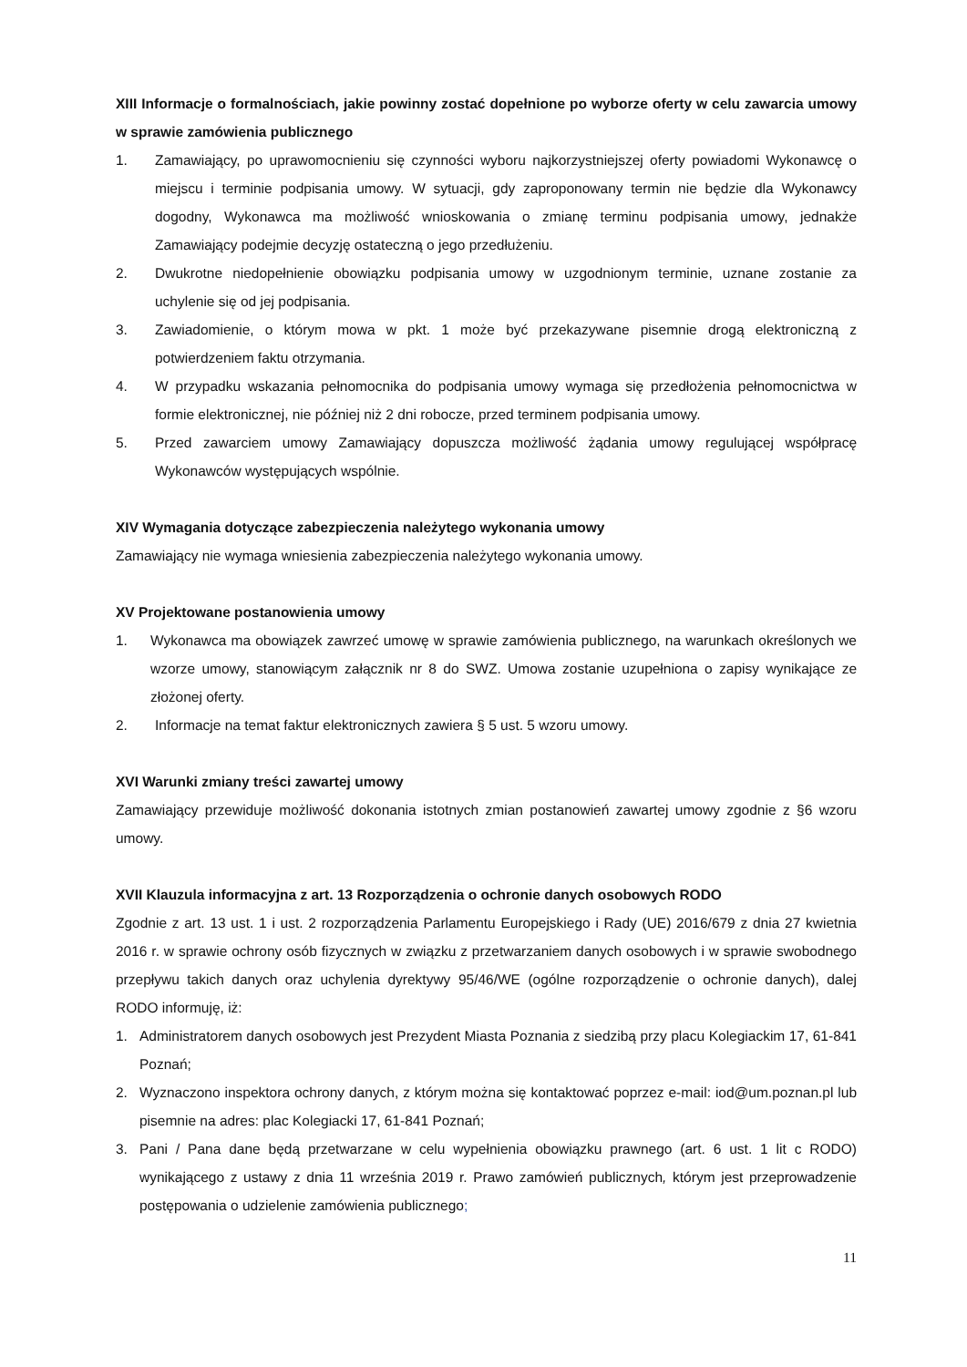XIII Informacje o formalnościach, jakie powinny zostać dopełnione po wyborze oferty w celu zawarcia umowy w sprawie zamówienia publicznego
1. Zamawiający, po uprawomocnieniu się czynności wyboru najkorzystniejszej oferty powiadomi Wykonawcę o miejscu i terminie podpisania umowy. W sytuacji, gdy zaproponowany termin nie będzie dla Wykonawcy dogodny, Wykonawca ma możliwość wnioskowania o zmianę terminu podpisania umowy, jednakże Zamawiający podejmie decyzję ostateczną o jego przedłużeniu.
2. Dwukrotne niedopełnienie obowiązku podpisania umowy w uzgodnionym terminie, uznane zostanie za uchylenie się od jej podpisania.
3. Zawiadomienie, o którym mowa w pkt. 1 może być przekazywane pisemnie drogą elektroniczną z potwierdzeniem faktu otrzymania.
4. W przypadku wskazania pełnomocnika do podpisania umowy wymaga się przedłożenia pełnomocnictwa w formie elektronicznej, nie później niż 2 dni robocze, przed terminem podpisania umowy.
5. Przed zawarciem umowy Zamawiający dopuszcza możliwość żądania umowy regulującej współpracę Wykonawców występujących wspólnie.
XIV Wymagania dotyczące zabezpieczenia należytego wykonania umowy
Zamawiający nie wymaga wniesienia zabezpieczenia należytego wykonania umowy.
XV Projektowane postanowienia umowy
1. Wykonawca ma obowiązek zawrzeć umowę w sprawie zamówienia publicznego, na warunkach określonych we wzorze umowy, stanowiącym załącznik nr 8 do SWZ. Umowa zostanie uzupełniona o zapisy wynikające ze złożonej oferty.
2. Informacje na temat faktur elektronicznych zawiera § 5 ust. 5 wzoru umowy.
XVI Warunki zmiany treści zawartej umowy
Zamawiający przewiduje możliwość dokonania istotnych zmian postanowień zawartej umowy zgodnie z §6 wzoru umowy.
XVII Klauzula informacyjna z art. 13 Rozporządzenia o ochronie danych osobowych RODO
Zgodnie z art. 13 ust. 1 i ust. 2 rozporządzenia Parlamentu Europejskiego i Rady (UE) 2016/679 z dnia 27 kwietnia 2016 r. w sprawie ochrony osób fizycznych w związku z przetwarzaniem danych osobowych i w sprawie swobodnego przepływu takich danych oraz uchylenia dyrektywy 95/46/WE (ogólne rozporządzenie o ochronie danych), dalej RODO informuję, iż:
1. Administratorem danych osobowych jest Prezydent Miasta Poznania z siedzibą przy placu Kolegiackim 17, 61-841 Poznań;
2. Wyznaczono inspektora ochrony danych, z którym można się kontaktować poprzez e-mail: iod@um.poznan.pl lub pisemnie na adres: plac Kolegiacki 17, 61-841 Poznań;
3. Pani / Pana dane będą przetwarzane w celu wypełnienia obowiązku prawnego (art. 6 ust. 1 lit c RODO) wynikającego z ustawy z dnia 11 września 2019 r. Prawo zamówień publicznych, którym jest przeprowadzenie postępowania o udzielenie zamówienia publicznego;
11